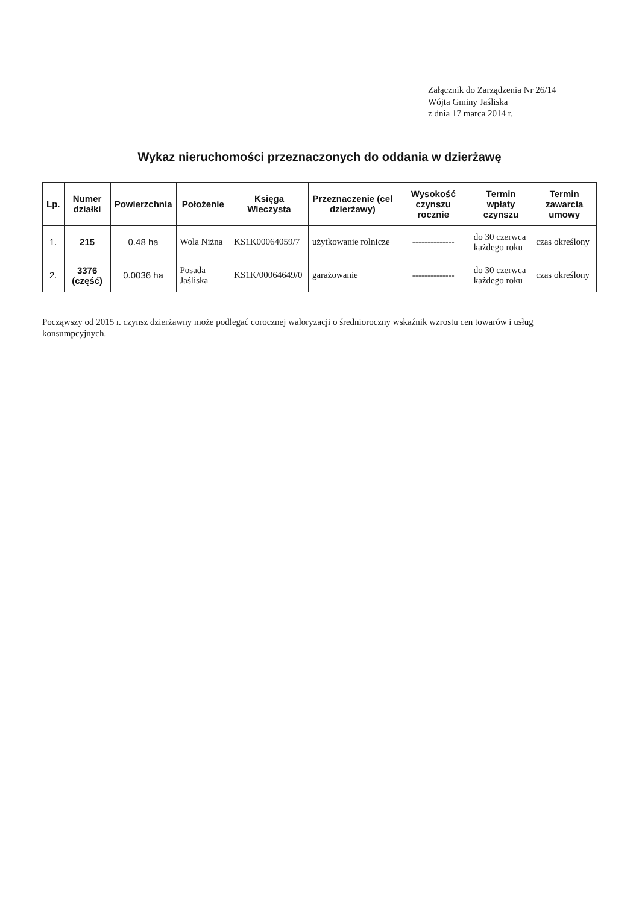Załącznik do Zarządzenia Nr 26/14
Wójta Gminy Jaśliska
z dnia 17 marca 2014 r.
Wykaz nieruchomości przeznaczonych do oddania w dzierżawę
| Lp. | Numer działki | Powierzchnia | Położenie | Księga Wieczysta | Przeznaczenie (cel dzierżawy) | Wysokość czynszu rocznie | Termin wpłaty czynszu | Termin zawarcia umowy |
| --- | --- | --- | --- | --- | --- | --- | --- | --- |
| 1. | 215 | 0.48 ha | Wola Niżna | KS1K00064059/7 | użytkowanie rolnicze | -------------- | do 30 czerwca każdego roku | czas określony |
| 2. | 3376 (część) | 0.0036 ha | Posada Jaśliska | KS1K/00064649/0 | garażowanie | -------------- | do 30 czerwca każdego roku | czas określony |
Począwszy od 2015 r. czynsz dzierżawny może podlegać corocznej waloryzacji o średnioroczny wskaźnik wzrostu cen towarów i usług konsumpcyjnych.